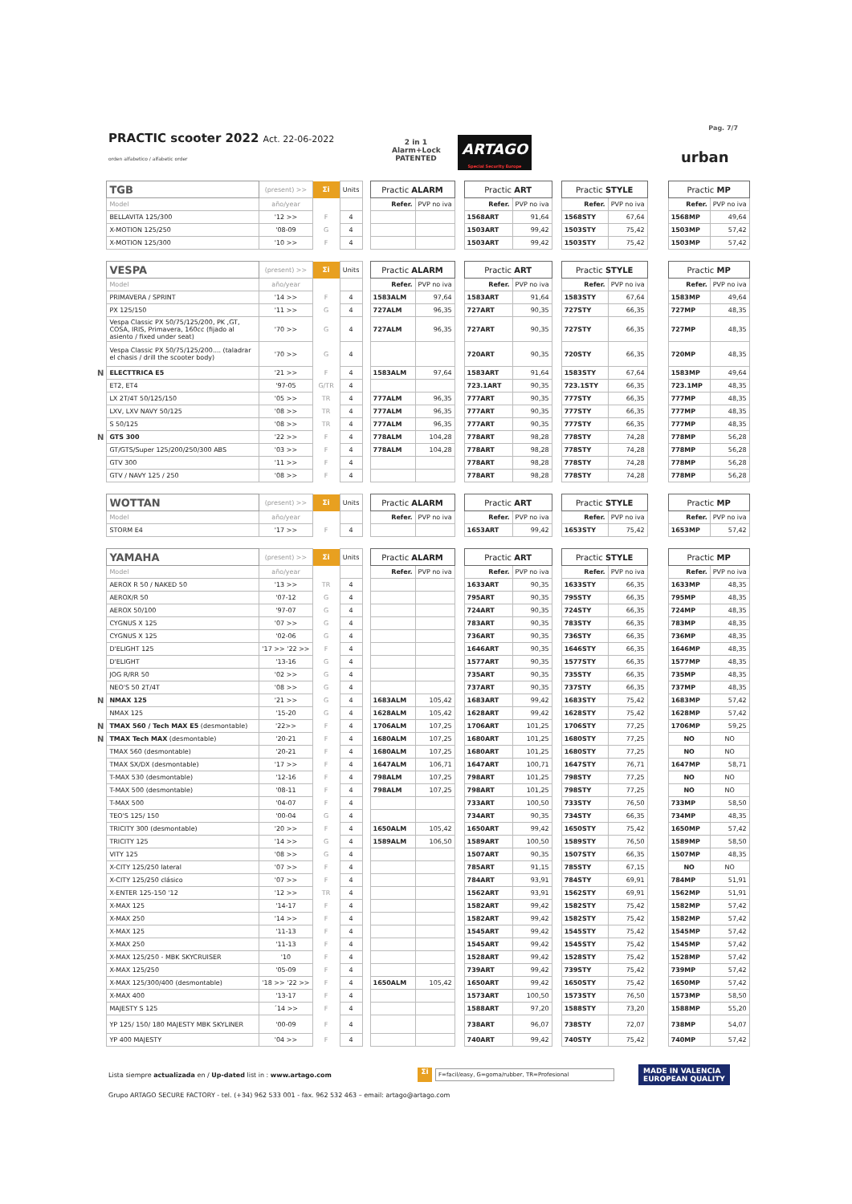Pag. 7/7
PRACTIC scooter 2022 Act. 22-06-2022
orden alfabetico / alfabetic order
2 in 1
Alarm+Lock
PATENTED
ARTAGO
Special Security Europe
urban
| | TGB | (present) >> | Σi | Units | | Practic ALARM | | | Practic ART | | | Practic STYLE | | | Practic MP | |
| | Model | año/year | | | | Refer. | PVP no iva | | Refer. | PVP no iva | | Refer. | PVP no iva | | Refer. | PVP no iva |
| | BELLAVITA 125/300 | '12 >> | F | 4 | | | | | 1568ART | 91,64 | | 1568STY | 67,64 | | 1568MP | 49,64 |
| | X-MOTION 125/250 | '08-09 | G | 4 | | | | | 1503ART | 99,42 | | 1503STY | 75,42 | | 1503MP | 57,42 |
| | X-MOTION 125/300 | '10 >> | F | 4 | | | | | 1503ART | 99,42 | | 1503STY | 75,42 | | 1503MP | 57,42 |
| | VESPA | (present) >> | Σi | Units | | Practic ALARM | | | Practic ART | | | Practic STYLE | | | Practic MP | |
| | Model | año/year | | | | Refer. | PVP no iva | | Refer. | PVP no iva | | Refer. | PVP no iva | | Refer. | PVP no iva |
| | PRIMAVERA / SPRINT | '14 >> | F | 4 | | 1583ALM | 97,64 | | 1583ART | 91,64 | | 1583STY | 67,64 | | 1583MP | 49,64 |
| | PX 125/150 | '11 >> | G | 4 | | 727ALM | 96,35 | | 727ART | 90,35 | | 727STY | 66,35 | | 727MP | 48,35 |
| | Vespa Classic PX 50/75/125/200, PK ,GT, COSA, IRIS, Primavera, 160cc (fijado al asiento / fixed under seat) | '70 >> | G | 4 | | 727ALM | 96,35 | | 727ART | 90,35 | | 727STY | 66,35 | | 727MP | 48,35 |
| | Vespa Classic PX 50/75/125/200.... (taladrar el chasis / drill the scooter body) | '70 >> | G | 4 | | | | | 720ART | 90,35 | | 720STY | 66,35 | | 720MP | 48,35 |
| N | ELECTTRICA E5 | '21 >> | F | 4 | | 1583ALM | 97,64 | | 1583ART | 91,64 | | 1583STY | 67,64 | | 1583MP | 49,64 |
| | ET2, ET4 | '97-05 | G/TR | 4 | | | | | 723.1ART | 90,35 | | 723.1STY | 66,35 | | 723.1MP | 48,35 |
| | LX 2T/4T 50/125/150 | '05 >> | TR | 4 | | 777ALM | 96,35 | | 777ART | 90,35 | | 777STY | 66,35 | | 777MP | 48,35 |
| | LXV, LXV NAVY 50/125 | '08 >> | TR | 4 | | 777ALM | 96,35 | | 777ART | 90,35 | | 777STY | 66,35 | | 777MP | 48,35 |
| | S 50/125 | '08 >> | TR | 4 | | 777ALM | 96,35 | | 777ART | 90,35 | | 777STY | 66,35 | | 777MP | 48,35 |
| N | GTS 300 | '22 >> | F | 4 | | 778ALM | 104,28 | | 778ART | 98,28 | | 778STY | 74,28 | | 778MP | 56,28 |
| | GT/GTS/Super 125/200/250/300 ABS | '03 >> | F | 4 | | 778ALM | 104,28 | | 778ART | 98,28 | | 778STY | 74,28 | | 778MP | 56,28 |
| | GTV 300 | '11 >> | F | 4 | | | | | 778ART | 98,28 | | 778STY | 74,28 | | 778MP | 56,28 |
| | GTV / NAVY 125 / 250 | '08 >> | F | 4 | | | | | 778ART | 98,28 | | 778STY | 74,28 | | 778MP | 56,28 |
| | WOTTAN | (present) >> | Σi | Units | | Practic ALARM | | | Practic ART | | | Practic STYLE | | | Practic MP | |
| | Model | año/year | | | | Refer. | PVP no iva | | Refer. | PVP no iva | | Refer. | PVP no iva | | Refer. | PVP no iva |
| | STORM E4 | '17 >> | F | 4 | | | | | 1653ART | 99,42 | | 1653STY | 75,42 | | 1653MP | 57,42 |
| | YAMAHA | (present) >> | Σi | Units | | Practic ALARM | | | Practic ART | | | Practic STYLE | | | Practic MP | |
| | Model | año/year | | | | Refer. | PVP no iva | | Refer. | PVP no iva | | Refer. | PVP no iva | | Refer. | PVP no iva |
| | AEROX R 50 / NAKED 50 | '13 >> | TR | 4 | | | | | 1633ART | 90,35 | | 1633STY | 66,35 | | 1633MP | 48,35 |
| | AEROX/R 50 | '07-12 | G | 4 | | | | | 795ART | 90,35 | | 795STY | 66,35 | | 795MP | 48,35 |
| | AEROX 50/100 | '97-07 | G | 4 | | | | | 724ART | 90,35 | | 724STY | 66,35 | | 724MP | 48,35 |
| | CYGNUS X 125 | '07 >> | G | 4 | | | | | 783ART | 90,35 | | 783STY | 66,35 | | 783MP | 48,35 |
| | CYGNUS X 125 | '02-06 | G | 4 | | | | | 736ART | 90,35 | | 736STY | 66,35 | | 736MP | 48,35 |
| | D'ELIGHT 125 | '17 >> '22 >> | F | 4 | | | | | 1646ART | 90,35 | | 1646STY | 66,35 | | 1646MP | 48,35 |
| | D'ELIGHT | '13-16 | G | 4 | | | | | 1577ART | 90,35 | | 1577STY | 66,35 | | 1577MP | 48,35 |
| | JOG R/RR 50 | '02 >> | G | 4 | | | | | 735ART | 90,35 | | 735STY | 66,35 | | 735MP | 48,35 |
| | NEO'S 50 2T/4T | '08 >> | G | 4 | | | | | 737ART | 90,35 | | 737STY | 66,35 | | 737MP | 48,35 |
| N | NMAX 125 | '21 >> | G | 4 | | 1683ALM | 105,42 | | 1683ART | 99,42 | | 1683STY | 75,42 | | 1683MP | 57,42 |
| | NMAX 125 | '15-20 | G | 4 | | 1628ALM | 105,42 | | 1628ART | 99,42 | | 1628STY | 75,42 | | 1628MP | 57,42 |
| N | TMAX 560 / Tech MAX E5 (desmontable) | '22>> | F | 4 | | 1706ALM | 107,25 | | 1706ART | 101,25 | | 1706STY | 77,25 | | 1706MP | 59,25 |
| N | TMAX Tech MAX (desmontable) | '20-21 | F | 4 | | 1680ALM | 107,25 | | 1680ART | 101,25 | | 1680STY | 77,25 | | NO | NO |
| | TMAX 560 (desmontable) | '20-21 | F | 4 | | 1680ALM | 107,25 | | 1680ART | 101,25 | | 1680STY | 77,25 | | NO | NO |
| | TMAX SX/DX (desmontable) | '17 >> | F | 4 | | 1647ALM | 106,71 | | 1647ART | 100,71 | | 1647STY | 76,71 | | 1647MP | 58,71 |
| | T-MAX 530 (desmontable) | '12-16 | F | 4 | | 798ALM | 107,25 | | 798ART | 101,25 | | 798STY | 77,25 | | NO | NO |
| | T-MAX 500 (desmontable) | '08-11 | F | 4 | | 798ALM | 107,25 | | 798ART | 101,25 | | 798STY | 77,25 | | NO | NO |
| | T-MAX 500 | '04-07 | F | 4 | | | | | 733ART | 100,50 | | 733STY | 76,50 | | 733MP | 58,50 |
| | TEO'S 125/ 150 | '00-04 | G | 4 | | | | | 734ART | 90,35 | | 734STY | 66,35 | | 734MP | 48,35 |
| | TRICITY 300 (desmontable) | '20 >> | F | 4 | | 1650ALM | 105,42 | | 1650ART | 99,42 | | 1650STY | 75,42 | | 1650MP | 57,42 |
| | TRICITY 125 | '14 >> | G | 4 | | 1589ALM | 106,50 | | 1589ART | 100,50 | | 1589STY | 76,50 | | 1589MP | 58,50 |
| | VITY 125 | '08 >> | G | 4 | | | | | 1507ART | 90,35 | | 1507STY | 66,35 | | 1507MP | 48,35 |
| | X-CITY 125/250 lateral | '07 >> | F | 4 | | | | | 785ART | 91,15 | | 785STY | 67,15 | | NO | NO |
| | X-CITY 125/250 clásico | '07 >> | F | 4 | | | | | 784ART | 93,91 | | 784STY | 69,91 | | 784MP | 51,91 |
| | X-ENTER 125-150 '12 | '12 >> | TR | 4 | | | | | 1562ART | 93,91 | | 1562STY | 69,91 | | 1562MP | 51,91 |
| | X-MAX 125 | '14-17 | F | 4 | | | | | 1582ART | 99,42 | | 1582STY | 75,42 | | 1582MP | 57,42 |
| | X-MAX 250 | '14 >> | F | 4 | | | | | 1582ART | 99,42 | | 1582STY | 75,42 | | 1582MP | 57,42 |
| | X-MAX 125 | '11-13 | F | 4 | | | | | 1545ART | 99,42 | | 1545STY | 75,42 | | 1545MP | 57,42 |
| | X-MAX 250 | '11-13 | F | 4 | | | | | 1545ART | 99,42 | | 1545STY | 75,42 | | 1545MP | 57,42 |
| | X-MAX 125/250 - MBK SKYCRUISER | '10 | F | 4 | | | | | 1528ART | 99,42 | | 1528STY | 75,42 | | 1528MP | 57,42 |
| | X-MAX 125/250 | '05-09 | F | 4 | | | | | 739ART | 99,42 | | 739STY | 75,42 | | 739MP | 57,42 |
| | X-MAX 125/300/400 (desmontable) | '18 >> '22 >> | F | 4 | | 1650ALM | 105,42 | | 1650ART | 99,42 | | 1650STY | 75,42 | | 1650MP | 57,42 |
| | X-MAX 400 | '13-17 | F | 4 | | | | | 1573ART | 100,50 | | 1573STY | 76,50 | | 1573MP | 58,50 |
| | MAJESTY S 125 | ´14 >> | F | 4 | | | | | 1588ART | 97,20 | | 1588STY | 73,20 | | 1588MP | 55,20 |
| | YP 125/ 150/ 180 MAJESTY MBK SKYLINER | '00-09 | F | 4 | | | | | 738ART | 96,07 | | 738STY | 72,07 | | 738MP | 54,07 |
| | YP 400 MAJESTY | '04 >> | F | 4 | | | | | 740ART | 99,42 | | 740STY | 75,42 | | 740MP | 57,42 |
Lista siempre actualizada en / Up-dated list in : www.artago.com
Σi
F=facil/easy, G=goma/rubber, TR=Profesional
MADE IN VALENCIA
EUROPEAN QUALITY
Grupo ARTAGO SECURE FACTORY - tel. (+34) 962 533 001 - fax. 962 532 463 – email: artago@artago.com